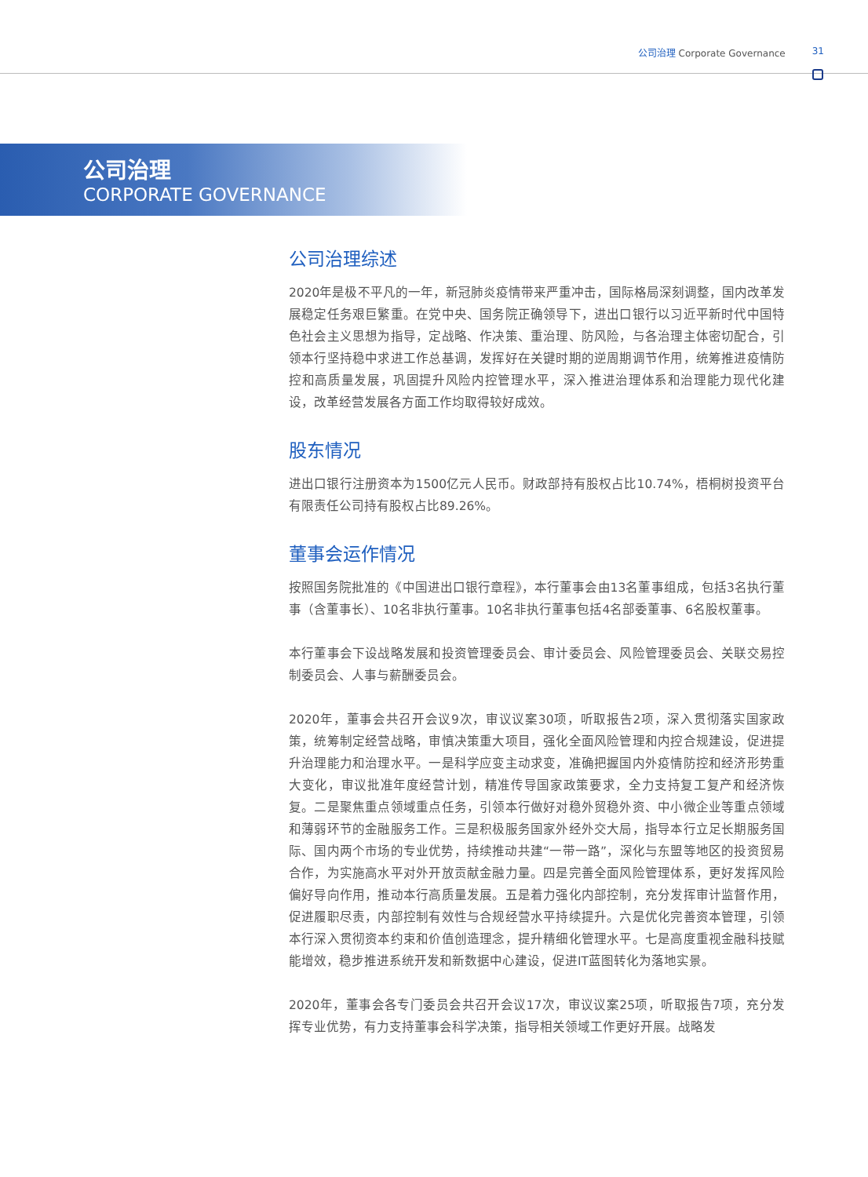公司治理 Corporate Governance 31
公司治理
CORPORATE GOVERNANCE
公司治理综述
2020年是极不平凡的一年，新冠肺炎疫情带来严重冲击，国际格局深刻调整，国内改革发展稳定任务艰巨繁重。在党中央、国务院正确领导下，进出口银行以习近平新时代中国特色社会主义思想为指导，定战略、作决策、重治理、防风险，与各治理主体密切配合，引领本行坚持稳中求进工作总基调，发挥好在关键时期的逆周期调节作用，统筹推进疫情防控和高质量发展，巩固提升风险内控管理水平，深入推进治理体系和治理能力现代化建设，改革经营发展各方面工作均取得较好成效。
股东情况
进出口银行注册资本为1500亿元人民币。财政部持有股权占比10.74%，梧桐树投资平台有限责任公司持有股权占比89.26%。
董事会运作情况
按照国务院批准的《中国进出口银行章程》，本行董事会由13名董事组成，包括3名执行董事（含董事长）、10名非执行董事。10名非执行董事包括4名部委董事、6名股权董事。
本行董事会下设战略发展和投资管理委员会、审计委员会、风险管理委员会、关联交易控制委员会、人事与薪酬委员会。
2020年，董事会共召开会议9次，审议议案30项，听取报告2项，深入贯彻落实国家政策，统筹制定经营战略，审慎决策重大项目，强化全面风险管理和内控合规建设，促进提升治理能力和治理水平。一是科学应变主动求变，准确把握国内外疫情防控和经济形势重大变化，审议批准年度经营计划，精准传导国家政策要求，全力支持复工复产和经济恢复。二是聚焦重点领域重点任务，引领本行做好对稳外贸稳外资、中小微企业等重点领域和薄弱环节的金融服务工作。三是积极服务国家外经外交大局，指导本行立足长期服务国际、国内两个市场的专业优势，持续推动共建“一带一路”，深化与东盟等地区的投资贸易合作，为实施高水平对外开放贡献金融力量。四是完善全面风险管理体系，更好发挥风险偏好导向作用，推动本行高质量发展。五是着力强化内部控制，充分发挥审计监督作用，促进履职尽责，内部控制有效性与合规经营水平持续提升。六是优化完善资本管理，引领本行深入贯彻资本约束和价值创造理念，提升精细化管理水平。七是高度重视金融科技赋能增效，稳步推进系统开发和新数据中心建设，促进IT蓝图转化为落地实景。
2020年，董事会各专门委员会共召开会议17次，审议议案25项，听取报告7项，充分发挥专业优势，有力支持董事会科学决策，指导相关领域工作更好开展。战略发